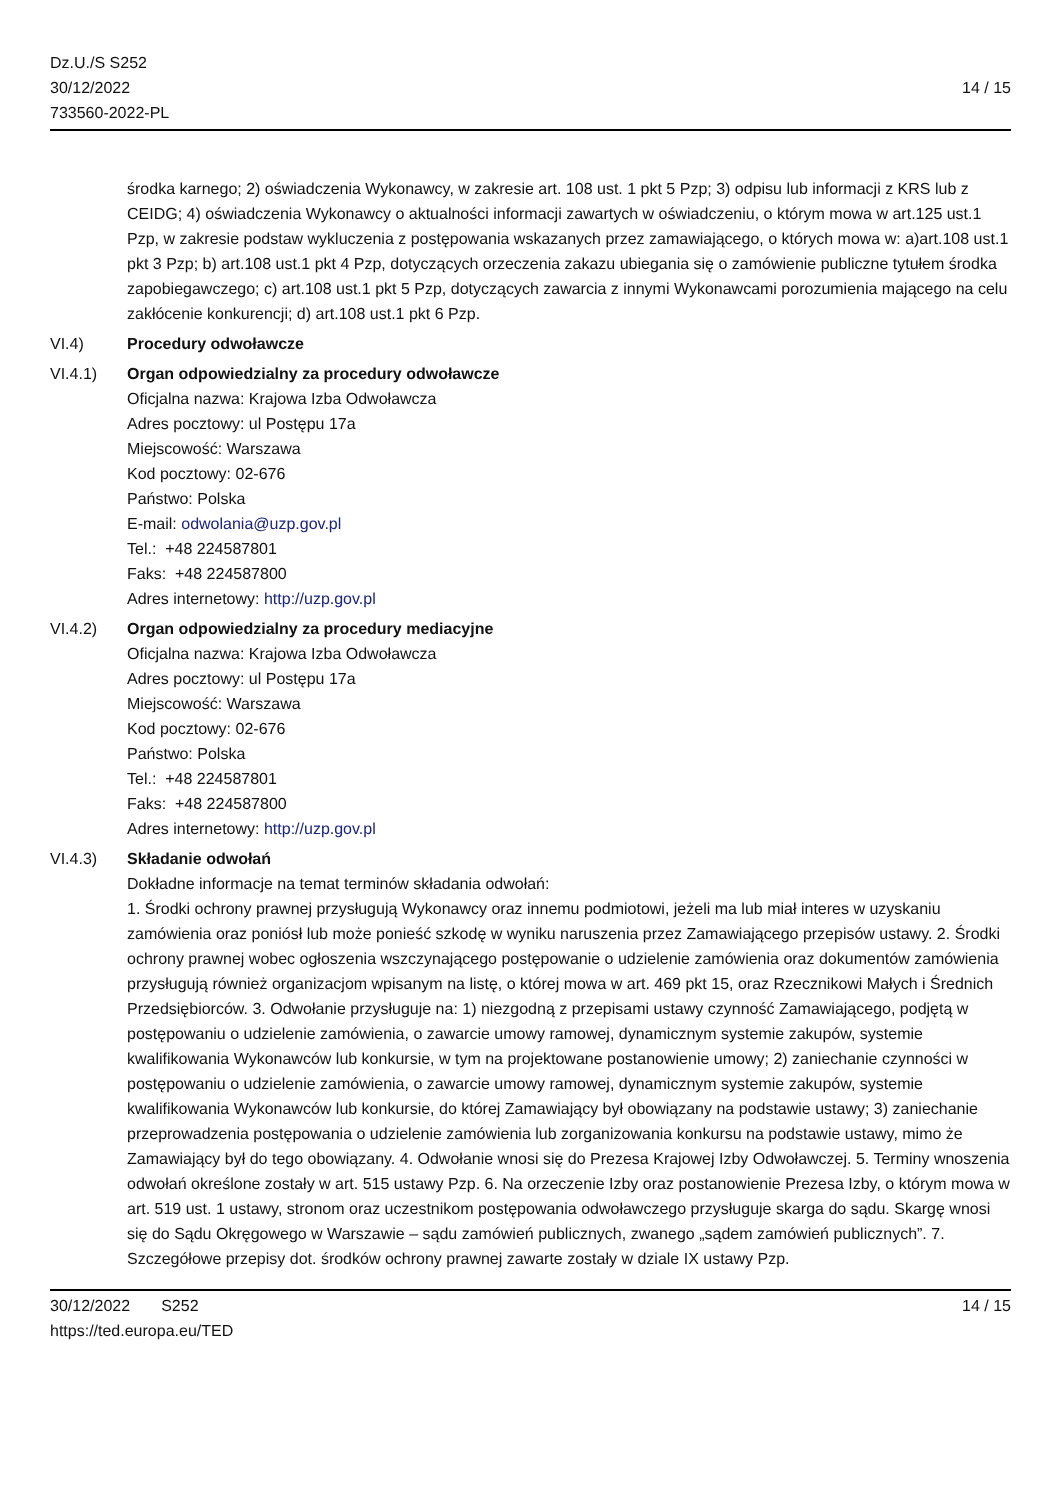Dz.U./S S252
30/12/2022
733560-2022-PL
14 / 15
środka karnego; 2) oświadczenia Wykonawcy, w zakresie art. 108 ust. 1 pkt 5 Pzp; 3) odpisu lub informacji z KRS lub z CEIDG; 4) oświadczenia Wykonawcy o aktualności informacji zawartych w oświadczeniu, o którym mowa w art.125 ust.1 Pzp, w zakresie podstaw wykluczenia z postępowania wskazanych przez zamawiającego, o których mowa w: a)art.108 ust.1 pkt 3 Pzp; b) art.108 ust.1 pkt 4 Pzp, dotyczących orzeczenia zakazu ubiegania się o zamówienie publiczne tytułem środka zapobiegawczego; c) art.108 ust.1 pkt 5 Pzp, dotyczących zawarcia z innymi Wykonawcami porozumienia mającego na celu zakłócenie konkurencji; d) art.108 ust.1 pkt 6 Pzp.
VI.4) Procedury odwoławcze
VI.4.1) Organ odpowiedzialny za procedury odwoławcze
Oficjalna nazwa: Krajowa Izba Odwoławcza
Adres pocztowy: ul Postępu 17a
Miejscowość: Warszawa
Kod pocztowy: 02-676
Państwo: Polska
E-mail: odwolania@uzp.gov.pl
Tel.: +48 224587801
Faks: +48 224587800
Adres internetowy: http://uzp.gov.pl
VI.4.2) Organ odpowiedzialny za procedury mediacyjne
Oficjalna nazwa: Krajowa Izba Odwoławcza
Adres pocztowy: ul Postępu 17a
Miejscowość: Warszawa
Kod pocztowy: 02-676
Państwo: Polska
Tel.: +48 224587801
Faks: +48 224587800
Adres internetowy: http://uzp.gov.pl
VI.4.3) Składanie odwołań
Dokładne informacje na temat terminów składania odwołań:
1. Środki ochrony prawnej przysługują Wykonawcy oraz innemu podmiotowi, jeżeli ma lub miał interes w uzyskaniu zamówienia oraz poniósł lub może ponieść szkodę w wyniku naruszenia przez Zamawiającego przepisów ustawy. 2. Środki ochrony prawnej wobec ogłoszenia wszczynającego postępowanie o udzielenie zamówienia oraz dokumentów zamówienia przysługują również organizacjom wpisanym na listę, o której mowa w art. 469 pkt 15, oraz Rzecznikowi Małych i Średnich Przedsiębiorców. 3. Odwołanie przysługuje na: 1) niezgodną z przepisami ustawy czynność Zamawiającego, podjętą w postępowaniu o udzielenie zamówienia, o zawarcie umowy ramowej, dynamicznym systemie zakupów, systemie kwalifikowania Wykonawców lub konkursie, w tym na projektowane postanowienie umowy; 2) zaniechanie czynności w postępowaniu o udzielenie zamówienia, o zawarcie umowy ramowej, dynamicznym systemie zakupów, systemie kwalifikowania Wykonawców lub konkursie, do której Zamawiający był obowiązany na podstawie ustawy; 3) zaniechanie przeprowadzenia postępowania o udzielenie zamówienia lub zorganizowania konkursu na podstawie ustawy, mimo że Zamawiający był do tego obowiązany. 4. Odwołanie wnosi się do Prezesa Krajowej Izby Odwoławczej. 5. Terminy wnoszenia odwołań określone zostały w art. 515 ustawy Pzp. 6. Na orzeczenie Izby oraz postanowienie Prezesa Izby, o którym mowa w art. 519 ust. 1 ustawy, stronom oraz uczestnikom postępowania odwoławczego przysługuje skarga do sądu. Skargę wnosi się do Sądu Okręgowego w Warszawie – sądu zamówień publicznych, zwanego „sądem zamówień publicznych”. 7. Szczegółowe przepisy dot. środków ochrony prawnej zawarte zostały w dziale IX ustawy Pzp.
30/12/2022 S252
https://ted.europa.eu/TED
14 / 15